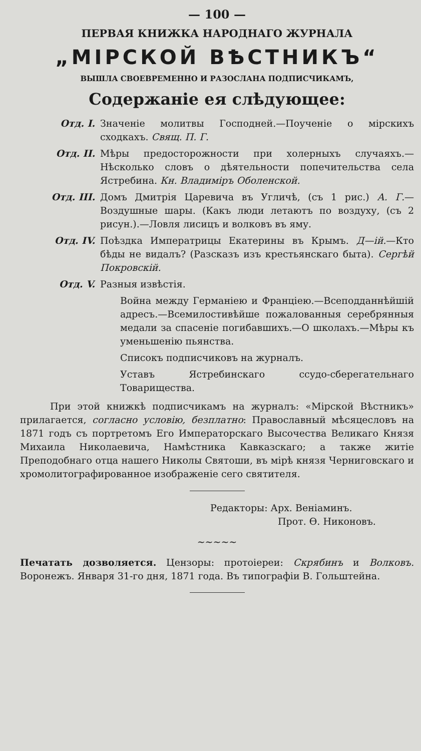— 100 —
ПЕРВАЯ КНИЖКА НАРОДНАГО ЖУРНАЛА
„МІРСКОЙ ВѢСТНИКЪ“
ВЫШЛА СВОЕВРЕМЕННО И РАЗОСЛАНА ПОДПИСЧИКАМЪ,
Содержаніе ея слѣдующее:
Отд. I. Значеніе молитвы Господней.—Поученіе о мірскихъ сходкахъ. Свящ. П. Г.
Отд. II. Мѣры предосторожности при холерныхъ случаяхъ.—Нѣсколько словъ о дѣятельности попечительства села Ястребина. Кн. Владиміръ Оболенской.
Отд. III. Домъ Дмитрія Царевича въ Угличѣ, (съ 1 рис.) А. Г.—Воздушные шары. (Какъ люди летаютъ по воздуху, (съ 2 рисун.).—Ловля лисицъ и волковъ въ яму.
Отд. IV. Поѣздка Императрицы Екатерины въ Крымъ. Д—ій.—Кто бѣды не видалъ? (Разсказъ изъ крестьянскаго быта). Сергѣй Покровскій.
Отд. V. Разныя извѣстія.
Война между Германіею и Франціею.—Всеподданнѣйшій адресъ.—Всемилостивѣйше пожалованныя серебрянныя медали за спасеніе погибавшихъ.—О школахъ.—Мѣры къ уменьшенію пьянства.
Списокъ подписчиковъ на журналъ.
Уставъ Ястребинскаго ссудо-сберегательнаго Товарищества.
При этой книжкѣ подписчикамъ на журналъ: «Мірской Вѣстникъ» прилагается, согласно условію, безплатно: Православный мѣсяцесловъ на 1871 годъ съ портретомъ Его Императорскаго Высочества Великаго Князя Михаила Николаевича, Намѣстника Кавказскаго; а также житіе Преподобнаго отца нашего Николы Святоши, въ мірѣ князя Черниговскаго и хромолитографированное изображеніе сего святителя.
Редакторы: Арх. Веніаминъ.
Прот. Ѳ. Никоновъ.
~~~~~
Печатать дозволяется. Цензоры: протоіереи: Скрябинъ и Волковъ. Воронежъ. Января 31-го дня, 1871 года. Въ типографіи В. Гольштейна.